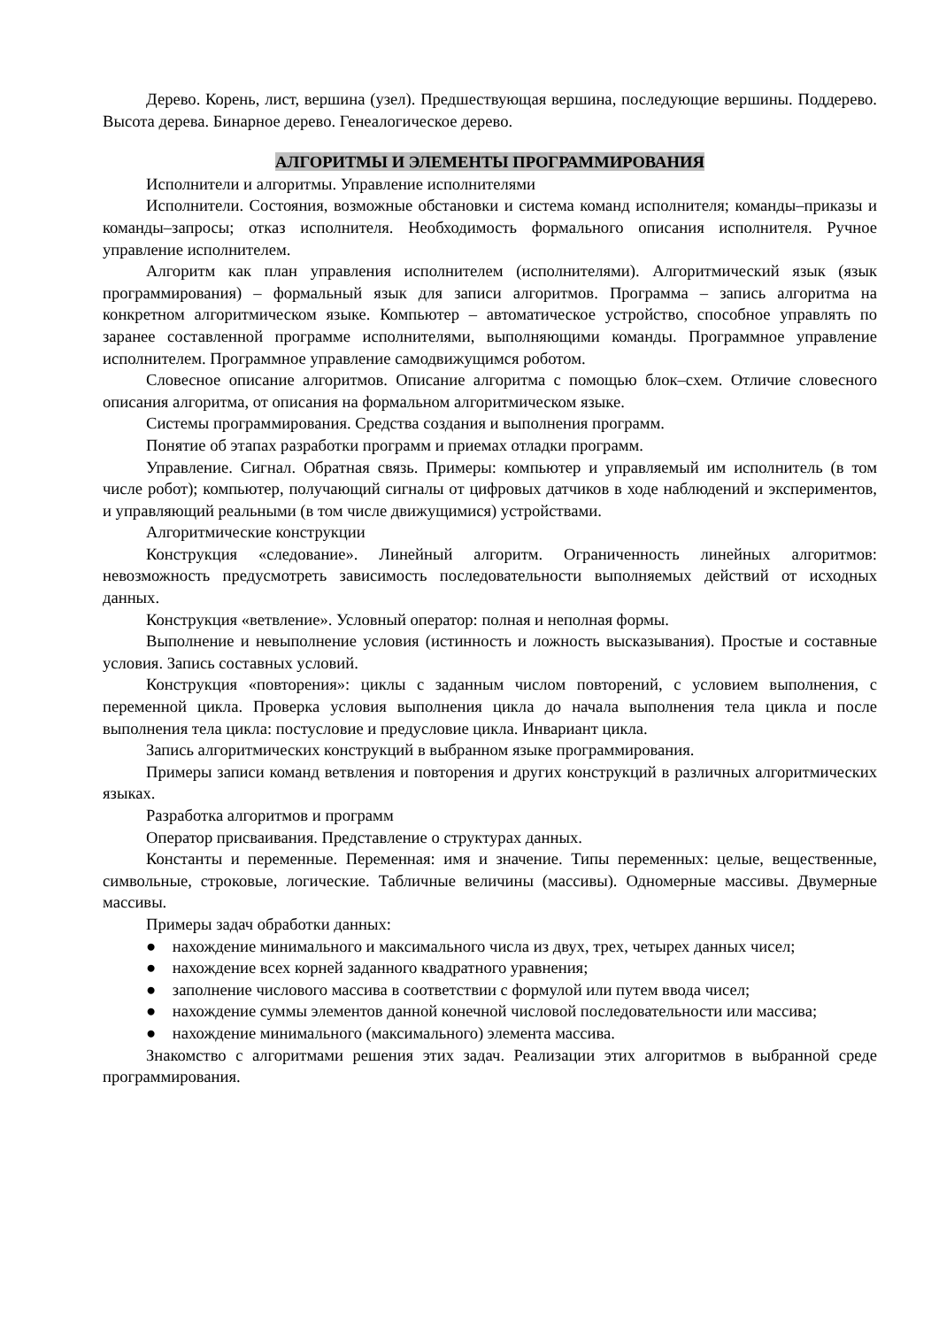Дерево. Корень, лист, вершина (узел). Предшествующая вершина, последующие вершины. Поддерево. Высота дерева. Бинарное дерево. Генеалогическое дерево.
АЛГОРИТМЫ И ЭЛЕМЕНТЫ ПРОГРАММИРОВАНИЯ
Исполнители и алгоритмы. Управление исполнителями
Исполнители. Состояния, возможные обстановки и система команд исполнителя; команды–приказы и команды–запросы; отказ исполнителя. Необходимость формального описания исполнителя. Ручное управление исполнителем.
Алгоритм как план управления исполнителем (исполнителями). Алгоритмический язык (язык программирования) – формальный язык для записи алгоритмов. Программа – запись алгоритма на конкретном алгоритмическом языке. Компьютер – автоматическое устройство, способное управлять по заранее составленной программе исполнителями, выполняющими команды. Программное управление исполнителем. Программное управление самодвижущимся роботом.
Словесное описание алгоритмов. Описание алгоритма с помощью блок–схем. Отличие словесного описания алгоритма, от описания на формальном алгоритмическом языке.
Системы программирования. Средства создания и выполнения программ.
Понятие об этапах разработки программ и приемах отладки программ.
Управление. Сигнал. Обратная связь. Примеры: компьютер и управляемый им исполнитель (в том числе робот); компьютер, получающий сигналы от цифровых датчиков в ходе наблюдений и экспериментов, и управляющий реальными (в том числе движущимися) устройствами.
Алгоритмические конструкции
Конструкция «следование». Линейный алгоритм. Ограниченность линейных алгоритмов: невозможность предусмотреть зависимость последовательности выполняемых действий от исходных данных.
Конструкция «ветвление». Условный оператор: полная и неполная формы.
Выполнение и невыполнение условия (истинность и ложность высказывания). Простые и составные условия. Запись составных условий.
Конструкция «повторения»: циклы с заданным числом повторений, с условием выполнения, с переменной цикла. Проверка условия выполнения цикла до начала выполнения тела цикла и после выполнения тела цикла: постусловие и предусловие цикла. Инвариант цикла.
Запись алгоритмических конструкций в выбранном языке программирования.
Примеры записи команд ветвления и повторения и других конструкций в различных алгоритмических языках.
Разработка алгоритмов и программ
Оператор присваивания. Представление о структурах данных.
Константы и переменные. Переменная: имя и значение. Типы переменных: целые, вещественные, символьные, строковые, логические. Табличные величины (массивы). Одномерные массивы. Двумерные массивы.
Примеры задач обработки данных:
● нахождение минимального и максимального числа из двух, трех, четырех данных чисел;
● нахождение всех корней заданного квадратного уравнения;
● заполнение числового массива в соответствии с формулой или путем ввода чисел;
● нахождение суммы элементов данной конечной числовой последовательности или массива;
● нахождение минимального (максимального) элемента массива.
Знакомство с алгоритмами решения этих задач. Реализации этих алгоритмов в выбранной среде программирования.